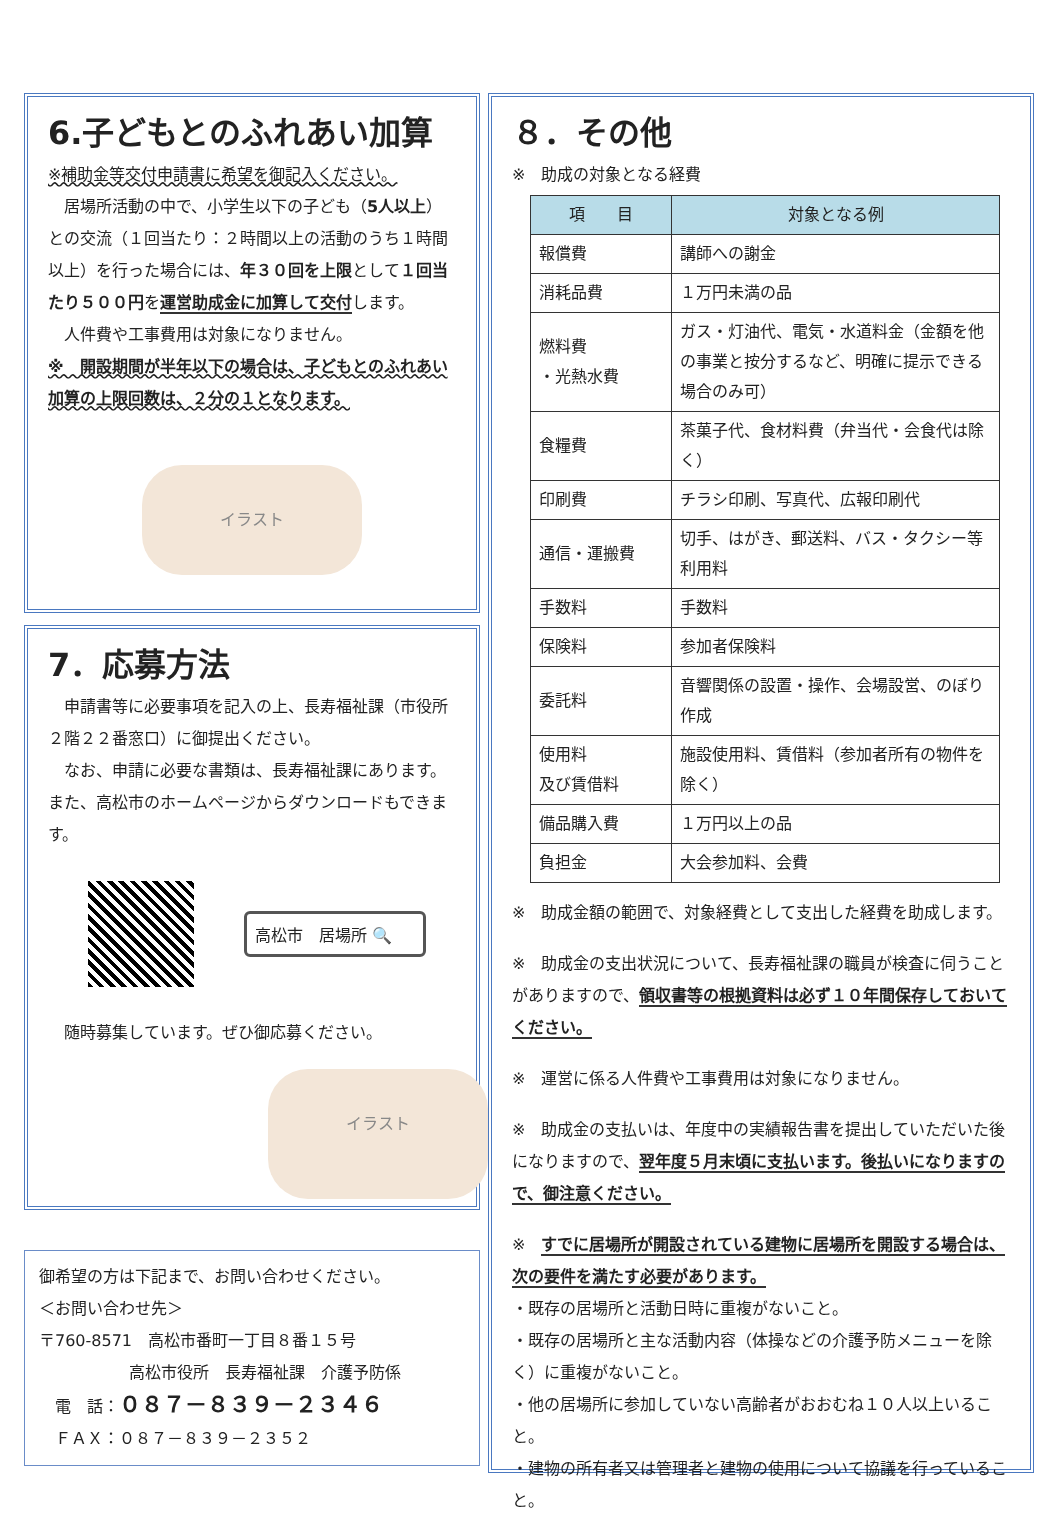6.子どもとのふれあい加算
※補助金等交付申請書に希望を御記入ください。
　居場所活動の中で、小学生以下の子ども（5人以上）との交流（１回当たり：２時間以上の活動のうち１時間以上）を行った場合には、年３０回を上限として１回当たり５００円を運営助成金に加算して交付します。
　人件費や工事費用は対象になりません。
※　開設期間が半年以下の場合は、子どもとのふれあい加算の上限回数は、２分の１となります。
イラスト
7．応募方法
　申請書等に必要事項を記入の上、長寿福祉課（市役所２階２２番窓口）に御提出ください。
　なお、申請に必要な書類は、長寿福祉課にあります。また、高松市のホームページからダウンロードもできます。
高松市　居場所 🔍
　随時募集しています。ぜひ御応募ください。
イラスト
御希望の方は下記まで、お問い合わせください。
＜お問い合わせ先＞
〒760-8571　高松市番町一丁目８番１５号
高松市役所　長寿福祉課　介護予防係
　電　話：０８７－８３９－２３４６
　ＦＡＸ：０８７－８３９－２３５２
８．その他
※　助成の対象となる経費
| 項 目 | 対象となる例 |
| --- | --- |
| 報償費 | 講師への謝金 |
| 消耗品費 | １万円未満の品 |
| 燃料費 ・光熱水費 | ガス・灯油代、電気・水道料金（金額を他の事業と按分するなど、明確に提示できる場合のみ可） |
| 食糧費 | 茶菓子代、食材料費（弁当代・会食代は除く） |
| 印刷費 | チラシ印刷、写真代、広報印刷代 |
| 通信・運搬費 | 切手、はがき、郵送料、バス・タクシー等利用料 |
| 手数料 | 手数料 |
| 保険料 | 参加者保険料 |
| 委託料 | 音響関係の設置・操作、会場設営、のぼり作成 |
| 使用料 及び賃借料 | 施設使用料、賃借料（参加者所有の物件を除く） |
| 備品購入費 | １万円以上の品 |
| 負担金 | 大会参加料、会費 |
※　助成金額の範囲で、対象経費として支出した経費を助成します。
※　助成金の支出状況について、長寿福祉課の職員が検査に伺うことがありますので、領収書等の根拠資料は必ず１０年間保存しておいてください。
※　運営に係る人件費や工事費用は対象になりません。
※　助成金の支払いは、年度中の実績報告書を提出していただいた後になりますので、翌年度５月末頃に支払います。後払いになりますので、御注意ください。
※　すでに居場所が開設されている建物に居場所を開設する場合は、次の要件を満たす必要があります。
・既存の居場所と活動日時に重複がないこと。
・既存の居場所と主な活動内容（体操などの介護予防メニューを除く）に重複がないこと。
・他の居場所に参加していない高齢者がおおむね１０人以上いること。
・建物の所有者又は管理者と建物の使用について協議を行っていること。